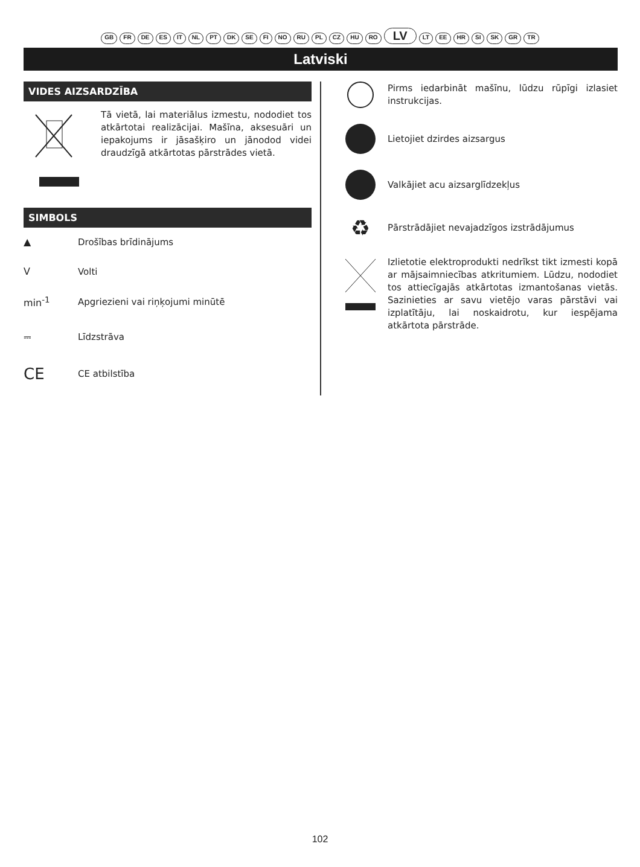GB FR DE ES IT NL PT DK SE FI NO RU PL CZ HU RO LV LT EE HR SI SK GR TR
Latviski
VIDES AIZSARDZĪBA
Tā vietā, lai materiālus izmestu, nododiet tos atkārtotai realizācijai. Mašīna, aksesuāri un iepakojums ir jāsašķiro un jānodod videi draudzīgā atkārtotas pārstrādes vietā.
SIMBOLS
▲
Drošības brīdinājums
V
Volti
min<sup>-1</sup>
Apgriezieni vai riņķojumi minūtē
⎓
Līdzstrāva
CE
CE atbilstība
Pirms iedarbināt mašīnu, lūdzu rūpīgi izlasiet instrukcijas.
Lietojiet dzirdes aizsargus
Valkājiet acu aizsarglīdzekļus
♻
Pārstrādājiet nevajadzīgos izstrādājumus
Izlietotie elektroprodukti nedrīkst tikt izmesti kopā ar mājsaimniecības atkritumiem. Lūdzu, nododiet tos attiecīgajās atkārtotas izmantošanas vietās. Sazinieties ar savu vietējo varas pārstāvi vai izplatītāju, lai noskaidrotu, kur iespējama atkārtota pārstrāde.
102